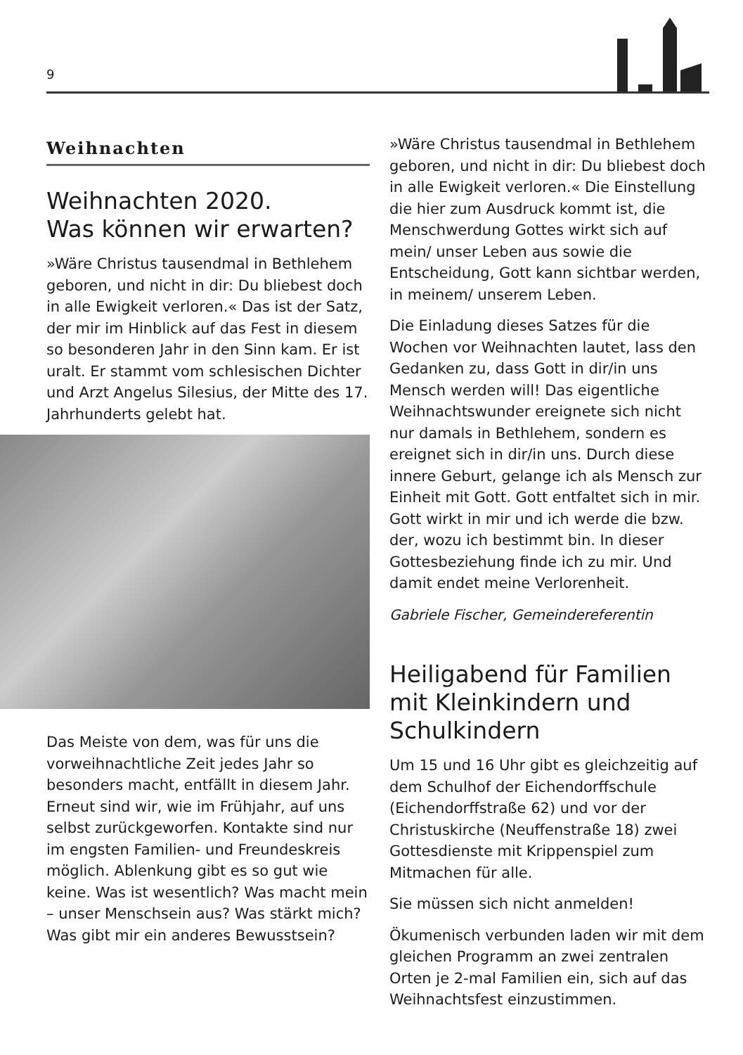9
Weihnachten
Weihnachten 2020.
Was können wir erwarten?
»Wäre Christus tausendmal in Bethlehem geboren, und nicht in dir: Du bliebest doch in alle Ewigkeit verloren.« Das ist der Satz, der mir im Hinblick auf das Fest in diesem so besonderen Jahr in den Sinn kam. Er ist uralt. Er stammt vom schlesischen Dichter und Arzt Angelus Silesius, der Mitte des 17. Jahrhunderts gelebt hat.
Das Meiste von dem, was für uns die vorweihnachtliche Zeit jedes Jahr so besonders macht, entfällt in diesem Jahr. Erneut sind wir, wie im Frühjahr, auf uns selbst zurückgeworfen. Kontakte sind nur im engsten Familien- und Freundeskreis möglich. Ablenkung gibt es so gut wie keine. Was ist wesentlich? Was macht mein – unser Menschsein aus? Was stärkt mich? Was gibt mir ein anderes Bewusstsein?
»Wäre Christus tausendmal in Bethlehem geboren, und nicht in dir: Du bliebest doch in alle Ewigkeit verloren.« Die Einstellung die hier zum Ausdruck kommt ist, die Menschwerdung Gottes wirkt sich auf mein/ unser Leben aus sowie die Entscheidung, Gott kann sichtbar werden, in meinem/ unserem Leben.
Die Einladung dieses Satzes für die Wochen vor Weihnachten lautet, lass den Gedanken zu, dass Gott in dir/in uns Mensch werden will! Das eigentliche Weihnachtswunder ereignete sich nicht nur damals in Bethlehem, sondern es ereignet sich in dir/in uns. Durch diese innere Geburt, gelange ich als Mensch zur Einheit mit Gott. Gott entfaltet sich in mir. Gott wirkt in mir und ich werde die bzw. der, wozu ich bestimmt bin. In dieser Gottesbeziehung finde ich zu mir. Und damit endet meine Verlorenheit.
Gabriele Fischer, Gemeindereferentin
Heiligabend für Familien mit Kleinkindern und Schulkindern
Um 15 und 16 Uhr gibt es gleichzeitig auf dem Schulhof der Eichendorffschule (Eichendorffstraße 62) und vor der Christuskirche (Neuffenstraße 18) zwei Gottesdienste mit Krippenspiel zum Mitmachen für alle.
Sie müssen sich nicht anmelden!
Ökumenisch verbunden laden wir mit dem gleichen Programm an zwei zentralen Orten je 2-mal Familien ein, sich auf das Weihnachtsfest einzustimmen.